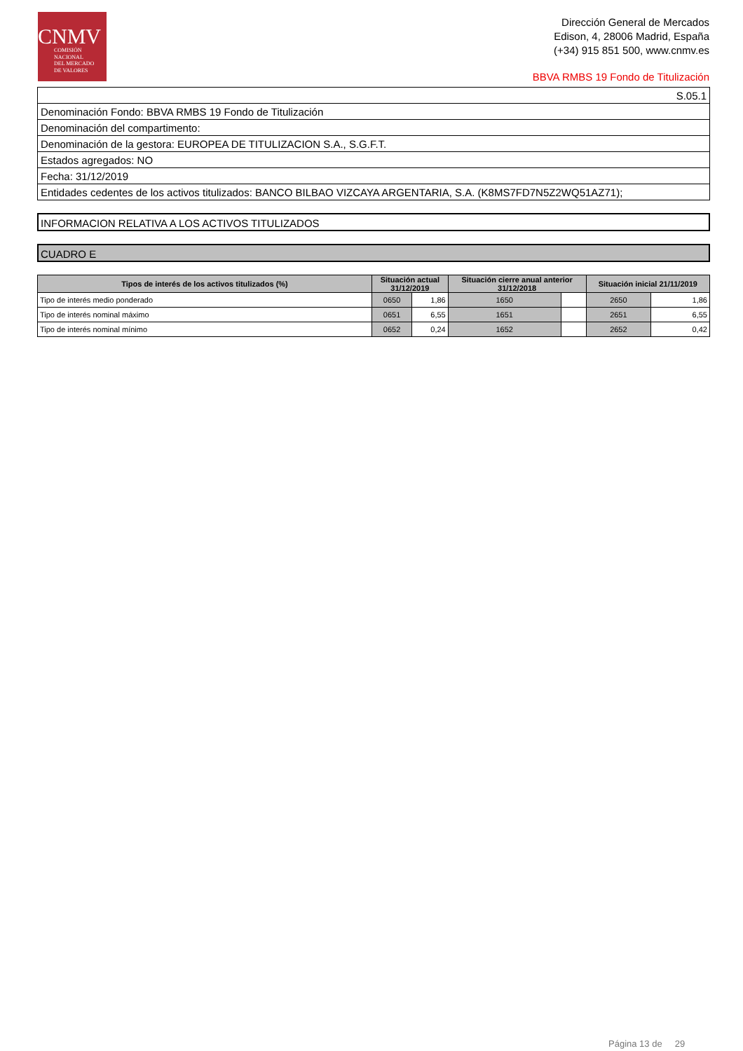CNMV
COMISIÓN
NACIONAL
DEL MERCADO
DE VALORES
Dirección General de Mercados
Edison, 4, 28006 Madrid, España
(+34) 915 851 500, www.cnmv.es
BBVA RMBS 19 Fondo de Titulización
| S.05.1 |
| Denominación Fondo: BBVA RMBS 19 Fondo de Titulización |
| Denominación del compartimento: |
| Denominación de la gestora: EUROPEA DE TITULIZACION S.A., S.G.F.T. |
| Estados agregados: NO |
| Fecha: 31/12/2019 |
| Entidades cedentes de los activos titulizados: BANCO BILBAO VIZCAYA ARGENTARIA, S.A. (K8MS7FD7N5Z2WQ51AZ71); |
INFORMACION RELATIVA A LOS ACTIVOS TITULIZADOS
CUADRO E
| Tipos de interés de los activos titulizados (%) | Situación actual 31/12/2019 | | Situación cierre anual anterior 31/12/2018 | | Situación inicial 21/11/2019 | |
| --- | --- | --- | --- | --- | --- | --- |
| Tipo de interés medio ponderado | 0650 | 1,86 | 1650 | | 2650 | 1,86 |
| Tipo de interés nominal máximo | 0651 | 6,55 | 1651 | | 2651 | 6,55 |
| Tipo de interés nominal mínimo | 0652 | 0,24 | 1652 | | 2652 | 0,42 |
Página 13 de 29